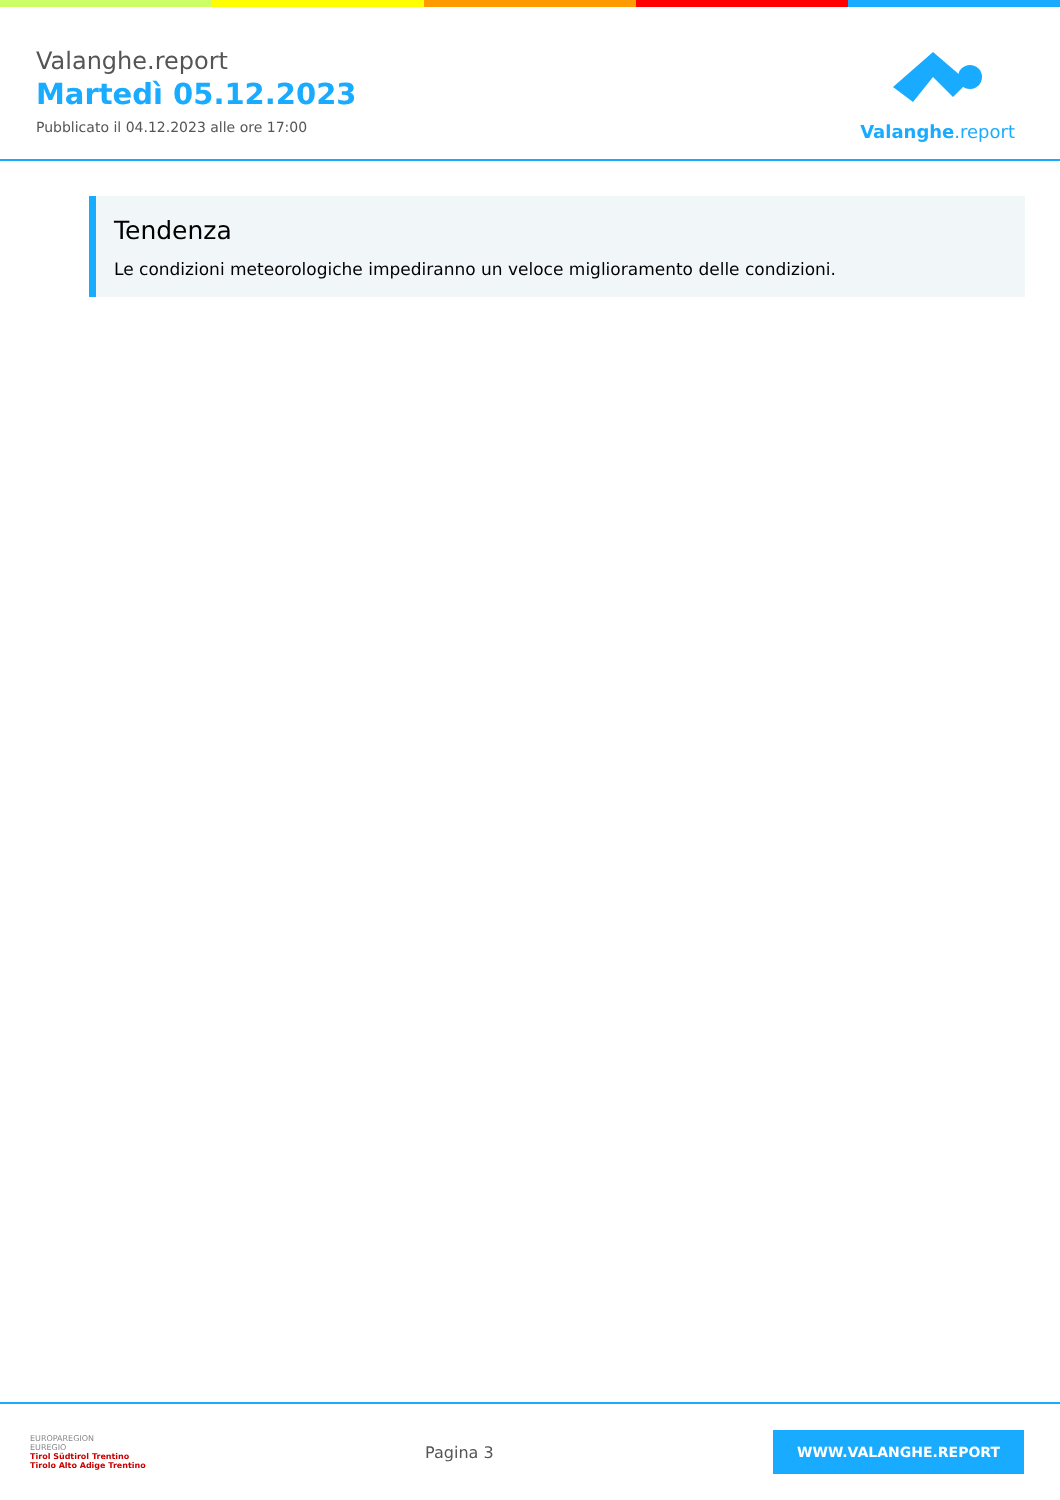Valanghe.report
Martedì 05.12.2023
Pubblicato il 04.12.2023 alle ore 17:00
Valanghe.report
Tendenza
Le condizioni meteorologiche impediranno un veloce miglioramento delle condizioni.
EUROPAREGION
EUREGIO
Tirol Südtirol Trentino
Tirolo Alto Adige Trentino
Pagina 3
WWW.VALANGHE.REPORT